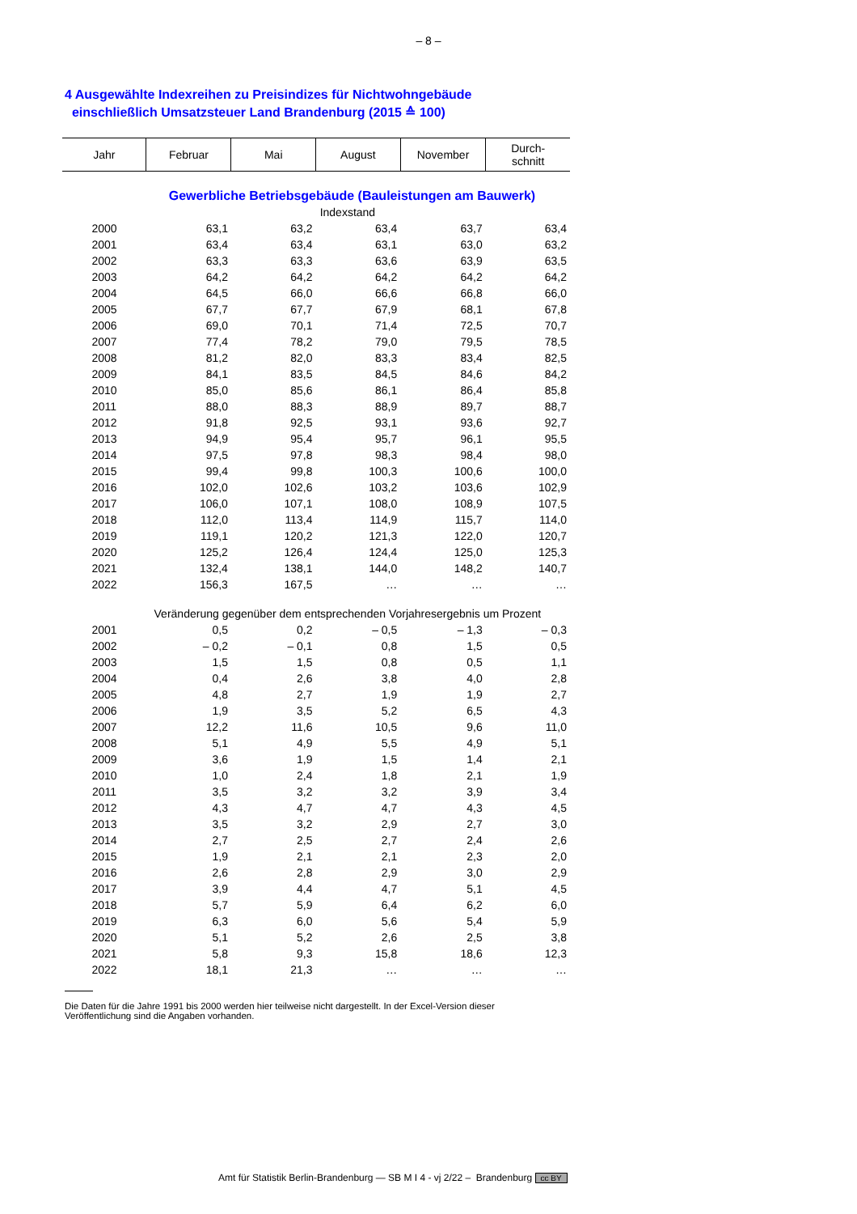– 8 –
4 Ausgewählte Indexreihen zu Preisindizes für Nichtwohngebäude
einschließlich Umsatzsteuer Land Brandenburg (2015 ≙ 100)
| Jahr | Februar | Mai | August | November | Durch- schnitt |
| --- | --- | --- | --- | --- | --- |
| Gewerbliche Betriebsgebäude (Bauleistungen am Bauwerk) | | | | | |
| Indexstand | | | | | |
| 2000 | 63,1 | 63,2 | 63,4 | 63,7 | 63,4 |
| 2001 | 63,4 | 63,4 | 63,1 | 63,0 | 63,2 |
| 2002 | 63,3 | 63,3 | 63,6 | 63,9 | 63,5 |
| 2003 | 64,2 | 64,2 | 64,2 | 64,2 | 64,2 |
| 2004 | 64,5 | 66,0 | 66,6 | 66,8 | 66,0 |
| 2005 | 67,7 | 67,7 | 67,9 | 68,1 | 67,8 |
| 2006 | 69,0 | 70,1 | 71,4 | 72,5 | 70,7 |
| 2007 | 77,4 | 78,2 | 79,0 | 79,5 | 78,5 |
| 2008 | 81,2 | 82,0 | 83,3 | 83,4 | 82,5 |
| 2009 | 84,1 | 83,5 | 84,5 | 84,6 | 84,2 |
| 2010 | 85,0 | 85,6 | 86,1 | 86,4 | 85,8 |
| 2011 | 88,0 | 88,3 | 88,9 | 89,7 | 88,7 |
| 2012 | 91,8 | 92,5 | 93,1 | 93,6 | 92,7 |
| 2013 | 94,9 | 95,4 | 95,7 | 96,1 | 95,5 |
| 2014 | 97,5 | 97,8 | 98,3 | 98,4 | 98,0 |
| 2015 | 99,4 | 99,8 | 100,3 | 100,6 | 100,0 |
| 2016 | 102,0 | 102,6 | 103,2 | 103,6 | 102,9 |
| 2017 | 106,0 | 107,1 | 108,0 | 108,9 | 107,5 |
| 2018 | 112,0 | 113,4 | 114,9 | 115,7 | 114,0 |
| 2019 | 119,1 | 120,2 | 121,3 | 122,0 | 120,7 |
| 2020 | 125,2 | 126,4 | 124,4 | 125,0 | 125,3 |
| 2021 | 132,4 | 138,1 | 144,0 | 148,2 | 140,7 |
| 2022 | 156,3 | 167,5 | … | … | … |
| Veränderung gegenüber dem entsprechenden Vorjahresergebnis um Prozent | | | | | |
| 2001 | 0,5 | 0,2 | – 0,5 | – 1,3 | – 0,3 |
| 2002 | – 0,2 | – 0,1 | 0,8 | 1,5 | 0,5 |
| 2003 | 1,5 | 1,5 | 0,8 | 0,5 | 1,1 |
| 2004 | 0,4 | 2,6 | 3,8 | 4,0 | 2,8 |
| 2005 | 4,8 | 2,7 | 1,9 | 1,9 | 2,7 |
| 2006 | 1,9 | 3,5 | 5,2 | 6,5 | 4,3 |
| 2007 | 12,2 | 11,6 | 10,5 | 9,6 | 11,0 |
| 2008 | 5,1 | 4,9 | 5,5 | 4,9 | 5,1 |
| 2009 | 3,6 | 1,9 | 1,5 | 1,4 | 2,1 |
| 2010 | 1,0 | 2,4 | 1,8 | 2,1 | 1,9 |
| 2011 | 3,5 | 3,2 | 3,2 | 3,9 | 3,4 |
| 2012 | 4,3 | 4,7 | 4,7 | 4,3 | 4,5 |
| 2013 | 3,5 | 3,2 | 2,9 | 2,7 | 3,0 |
| 2014 | 2,7 | 2,5 | 2,7 | 2,4 | 2,6 |
| 2015 | 1,9 | 2,1 | 2,1 | 2,3 | 2,0 |
| 2016 | 2,6 | 2,8 | 2,9 | 3,0 | 2,9 |
| 2017 | 3,9 | 4,4 | 4,7 | 5,1 | 4,5 |
| 2018 | 5,7 | 5,9 | 6,4 | 6,2 | 6,0 |
| 2019 | 6,3 | 6,0 | 5,6 | 5,4 | 5,9 |
| 2020 | 5,1 | 5,2 | 2,6 | 2,5 | 3,8 |
| 2021 | 5,8 | 9,3 | 15,8 | 18,6 | 12,3 |
| 2022 | 18,1 | 21,3 | … | … | … |
Die Daten für die Jahre 1991 bis 2000 werden hier teilweise nicht dargestellt. In der Excel-Version dieser Veröffentlichung sind die Angaben vorhanden.
Amt für Statistik Berlin-Brandenburg — SB M I 4 - vj 2/22 – Brandenburg cc BY